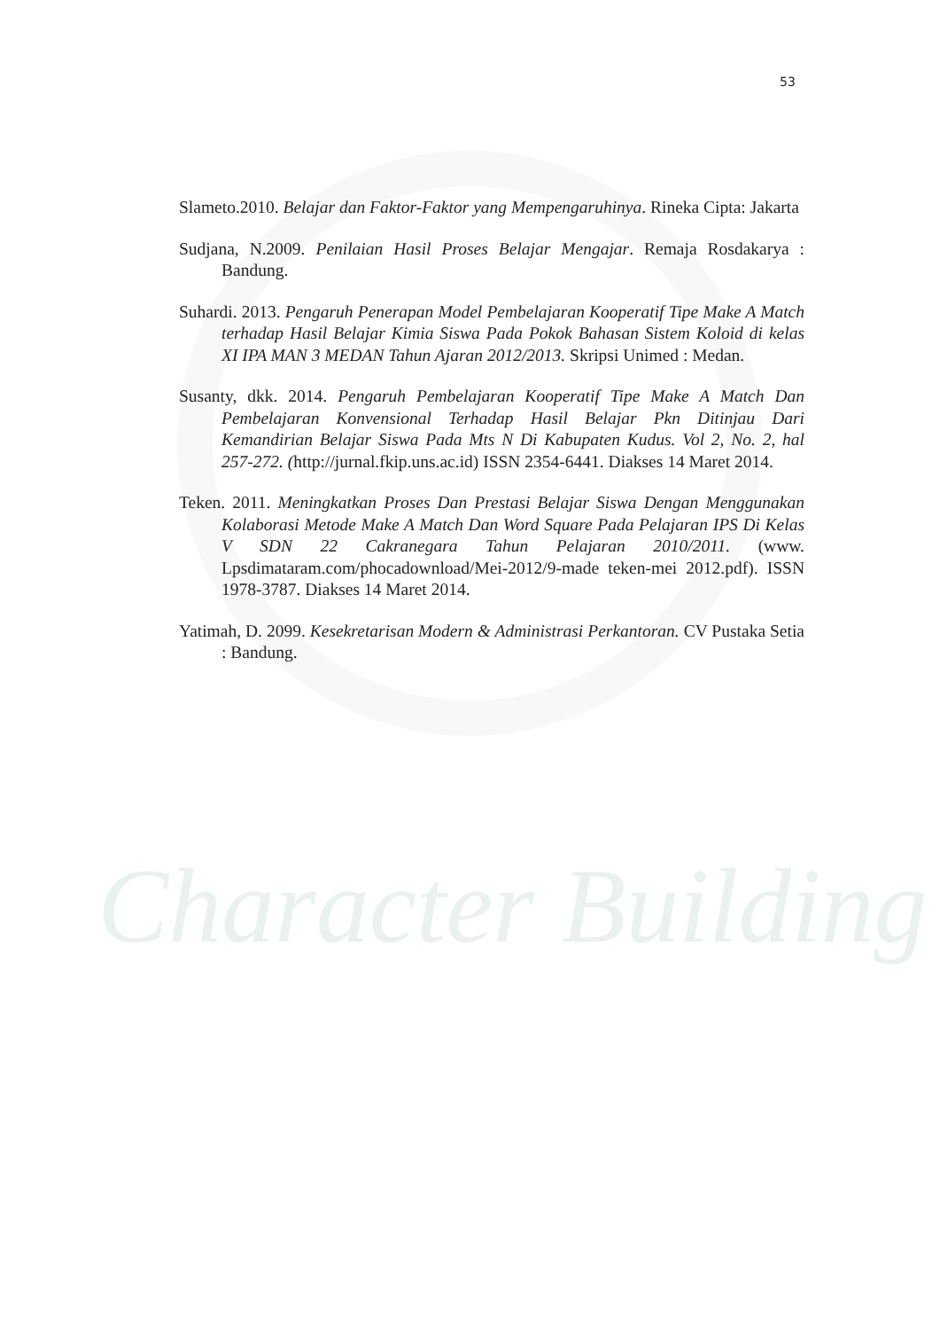Character Building
53
Slameto.2010. Belajar dan Faktor-Faktor yang Mempengaruhinya. Rineka Cipta: Jakarta
Sudjana, N.2009. Penilaian Hasil Proses Belajar Mengajar. Remaja Rosdakarya : Bandung.
Suhardi. 2013. Pengaruh Penerapan Model Pembelajaran Kooperatif Tipe Make A Match terhadap Hasil Belajar Kimia Siswa Pada Pokok Bahasan Sistem Koloid di kelas XI IPA MAN 3 MEDAN Tahun Ajaran 2012/2013. Skripsi Unimed : Medan.
Susanty, dkk. 2014. Pengaruh Pembelajaran Kooperatif Tipe Make A Match Dan Pembelajaran Konvensional Terhadap Hasil Belajar Pkn Ditinjau Dari Kemandirian Belajar Siswa Pada Mts N Di Kabupaten Kudus. Vol 2, No. 2, hal 257-272. (http://jurnal.fkip.uns.ac.id) ISSN 2354-6441. Diakses 14 Maret 2014.
Teken. 2011. Meningkatkan Proses Dan Prestasi Belajar Siswa Dengan Menggunakan Kolaborasi Metode Make A Match Dan Word Square Pada Pelajaran IPS Di Kelas V SDN 22 Cakranegara Tahun Pelajaran 2010/2011. (www. Lpsdimataram.com/phocadownload/Mei-2012/9-made teken-mei 2012.pdf). ISSN 1978-3787. Diakses 14 Maret 2014.
Yatimah, D. 2099. Kesekretarisan Modern & Administrasi Perkantoran. CV Pustaka Setia : Bandung.